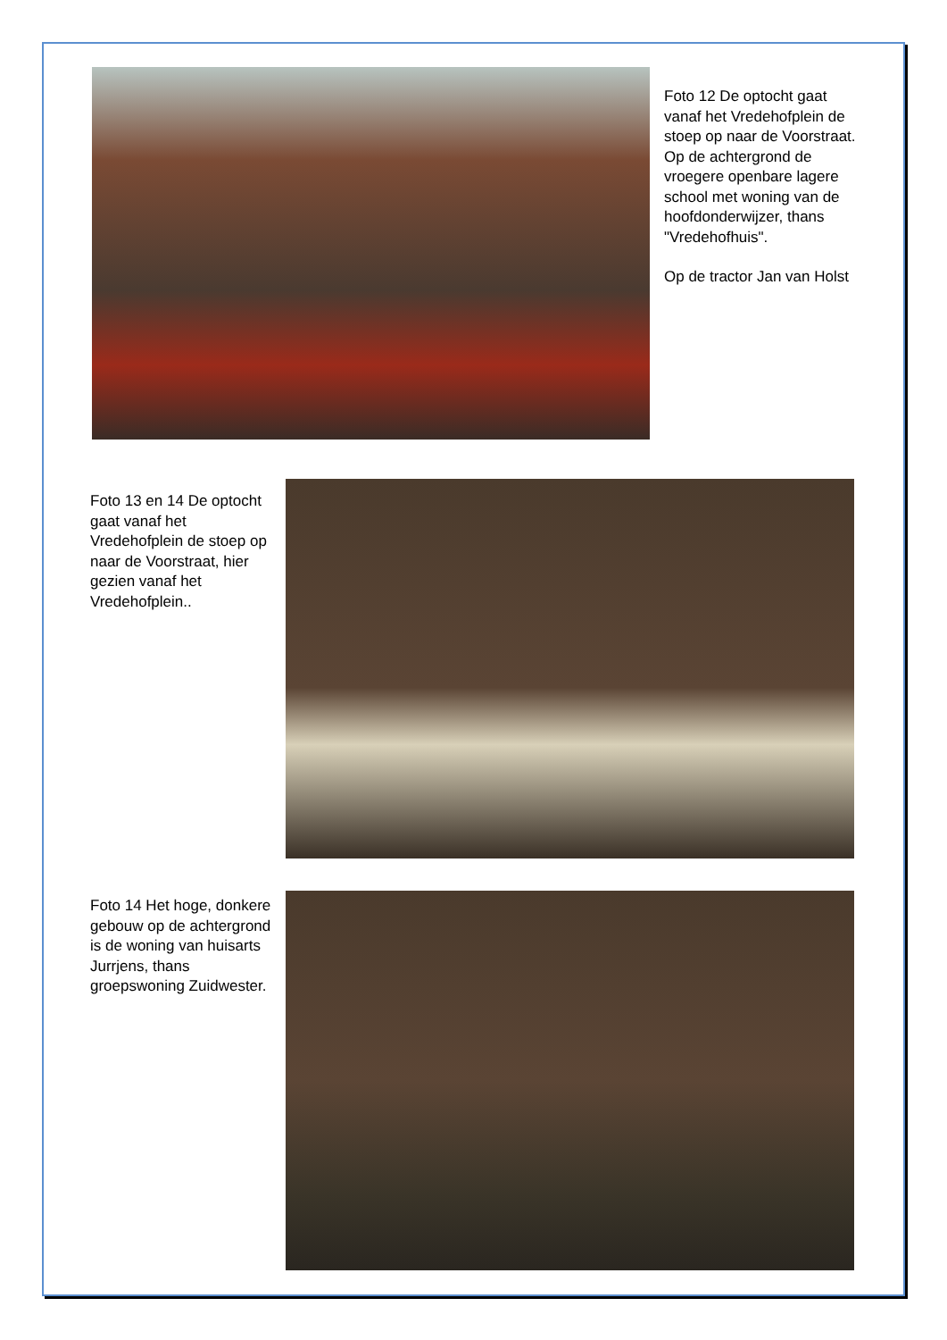Foto 12 De optocht gaat vanaf het Vredehofplein de stoep op naar de Voorstraat. Op de achtergrond de vroegere openbare lagere school met woning van de hoofdonderwijzer, thans "Vredehofhuis".
Op de tractor Jan van Holst
Foto 13 en 14 De optocht gaat vanaf het Vredehofplein de stoep op naar de Voorstraat, hier gezien vanaf het Vredehofplein..
Foto 14 Het hoge, donkere gebouw op de achtergrond is de woning van huisarts Jurrjens, thans groepswoning Zuidwester.